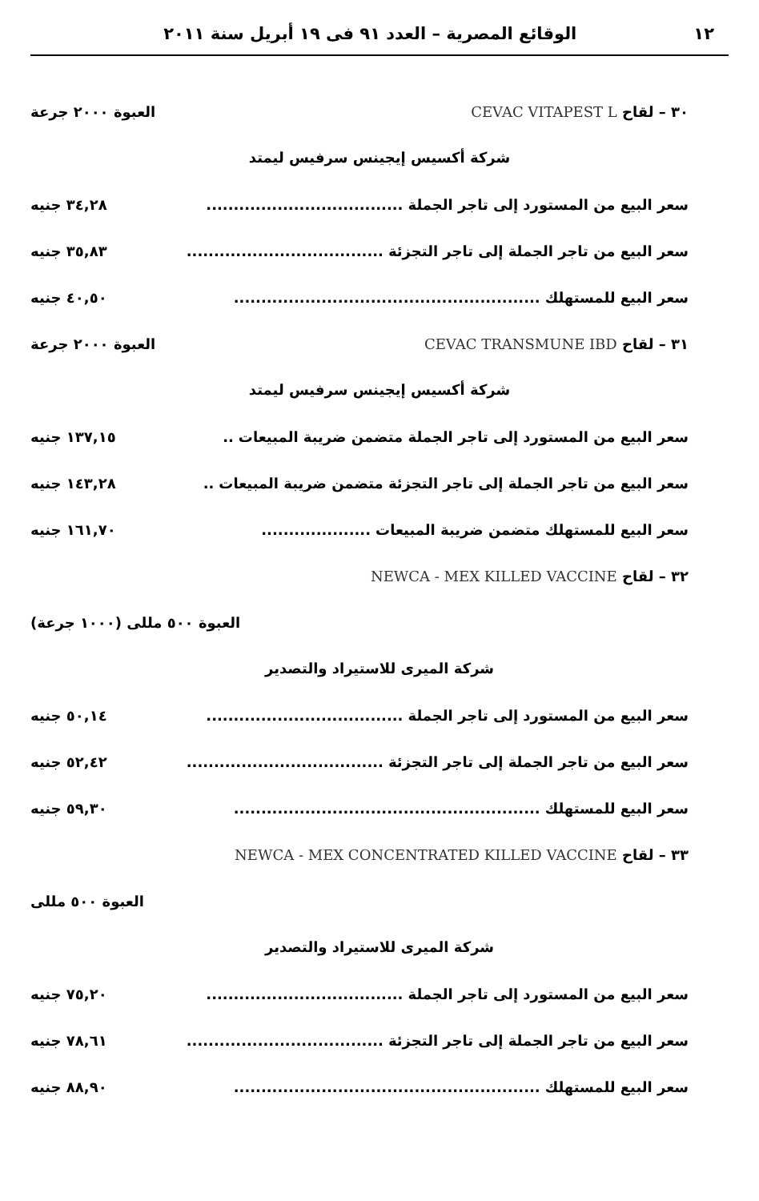١٢ الوقائع المصرية – العدد ٩١ فى ١٩ أبريل سنة ٢٠١١
٣٠ – لقاح CEVAC VITAPEST L العبوة ٢٠٠٠ جرعة
شركة أكسيس إيجينس سرفيس ليمتد
سعر البيع من المستورد إلى تاجر الجملة.................................... ٣٤,٢٨ جنيه
سعر البيع من تاجر الجملة إلى تاجر التجزئة.................................... ٣٥,٨٣ جنيه
سعر البيع للمستهلك........................................................ ٤٠,٥٠ جنيه
٣١ – لقاح CEVAC TRANSMUNE IBD العبوة ٢٠٠٠ جرعة
شركة أكسيس إيجينس سرفيس ليمتد
سعر البيع من المستورد إلى تاجر الجملة متضمن ضريبة المبيعات.. ١٣٧,١٥ جنيه
سعر البيع من تاجر الجملة إلى تاجر التجزئة متضمن ضريبة المبيعات.. ١٤٣,٢٨ جنيه
سعر البيع للمستهلك متضمن ضريبة المبيعات.................... ١٦١,٧٠ جنيه
٣٢ – لقاح NEWCA - MEX KILLED VACCINE
العبوة ٥٠٠ مللى (١٠٠٠ جرعة)
شركة الميرى للاستيراد والتصدير
سعر البيع من المستورد إلى تاجر الجملة.................................... ٥٠,١٤ جنيه
سعر البيع من تاجر الجملة إلى تاجر التجزئة.................................... ٥٢,٤٢ جنيه
سعر البيع للمستهلك........................................................ ٥٩,٣٠ جنيه
٣٣ – لقاح NEWCA - MEX CONCENTRATED KILLED VACCINE
العبوة ٥٠٠ مللى
شركة الميرى للاستيراد والتصدير
سعر البيع من المستورد إلى تاجر الجملة.................................... ٧٥,٢٠ جنيه
سعر البيع من تاجر الجملة إلى تاجر التجزئة.................................... ٧٨,٦١ جنيه
سعر البيع للمستهلك........................................................ ٨٨,٩٠ جنيه